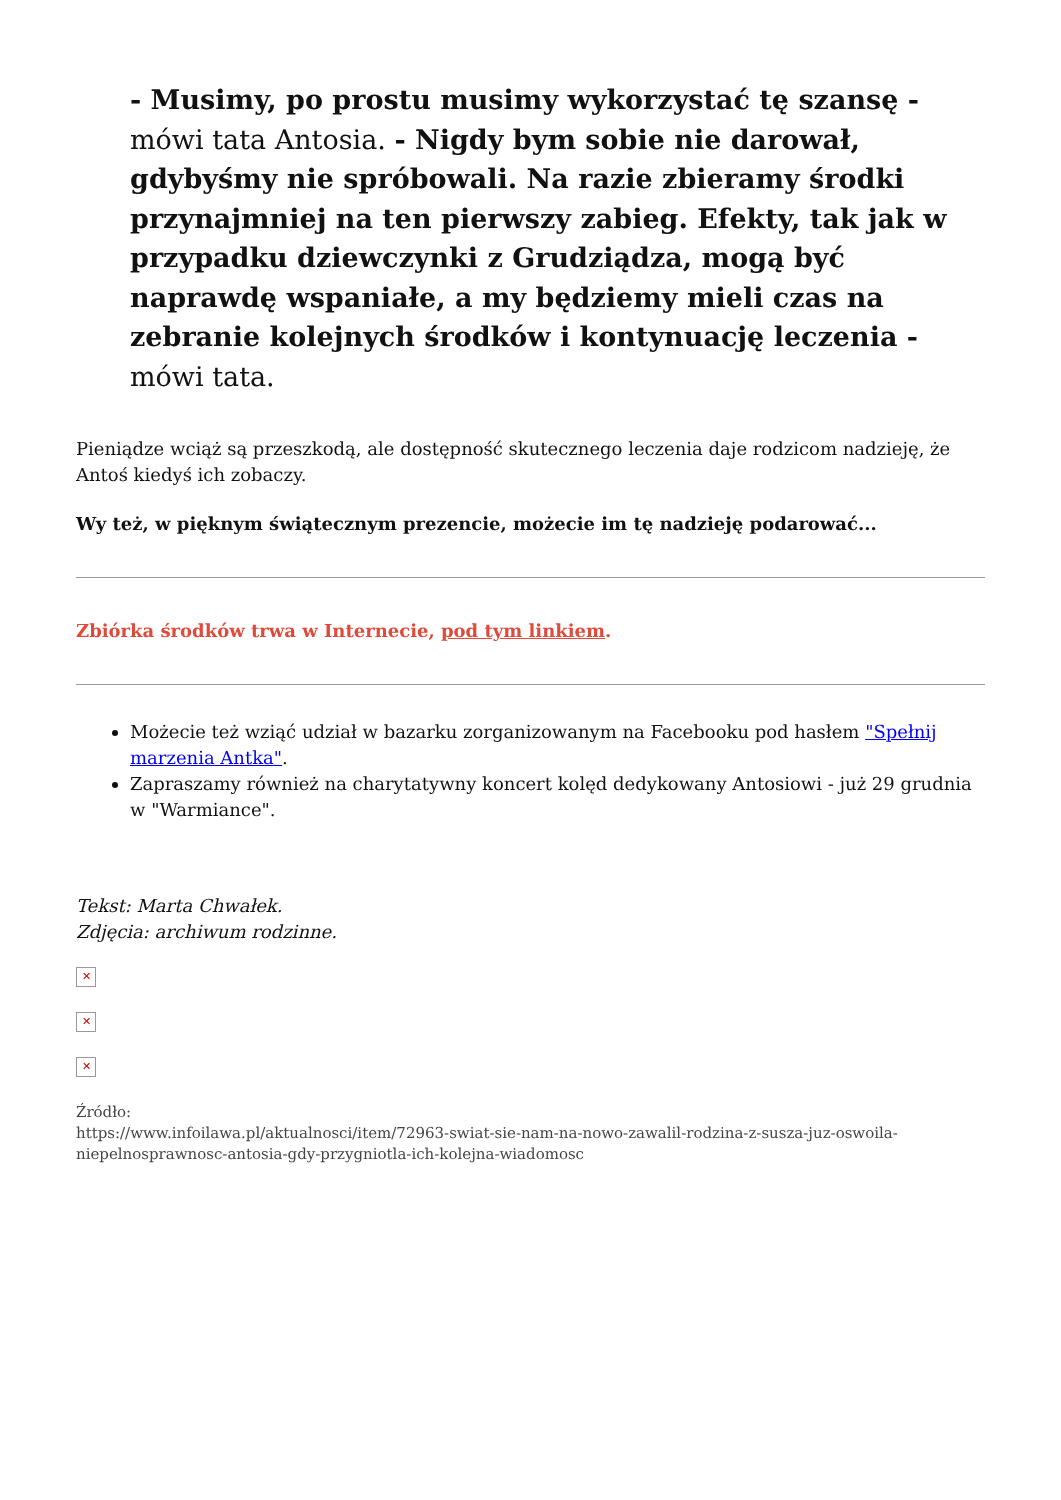- Musimy, po prostu musimy wykorzystać tę szansę - mówi tata Antosia. - Nigdy bym sobie nie darował, gdybyśmy nie spróbowali. Na razie zbieramy środki przynajmniej na ten pierwszy zabieg. Efekty, tak jak w przypadku dziewczynki z Grudziądza, mogą być naprawdę wspaniałe, a my będziemy mieli czas na zebranie kolejnych środków i kontynuację leczenia - mówi tata.
Pieniądze wciąż są przeszkodą, ale dostępność skutecznego leczenia daje rodzicom nadzieję, że Antoś kiedyś ich zobaczy.
Wy też, w pięknym świątecznym prezencie, możecie im tę nadzieję podarować...
Zbiórka środków trwa w Internecie, pod tym linkiem.
Możecie też wziąć udział w bazarku zorganizowanym na Facebooku pod hasłem "Spełnij marzenia Antka".
Zapraszamy również na charytatywny koncert kolęd dedykowany Antosiowi - już 29 grudnia w "Warmiance".
Tekst: Marta Chwałek.
Zdjęcia: archiwum rodzinne.
✕
✕
✕
Źródło:
https://www.infoilawa.pl/aktualnosci/item/72963-swiat-sie-nam-na-nowo-zawalil-rodzina-z-susza-juz-oswoila-niepelnosprawnosc-antosia-gdy-przygniotla-ich-kolejna-wiadomosc